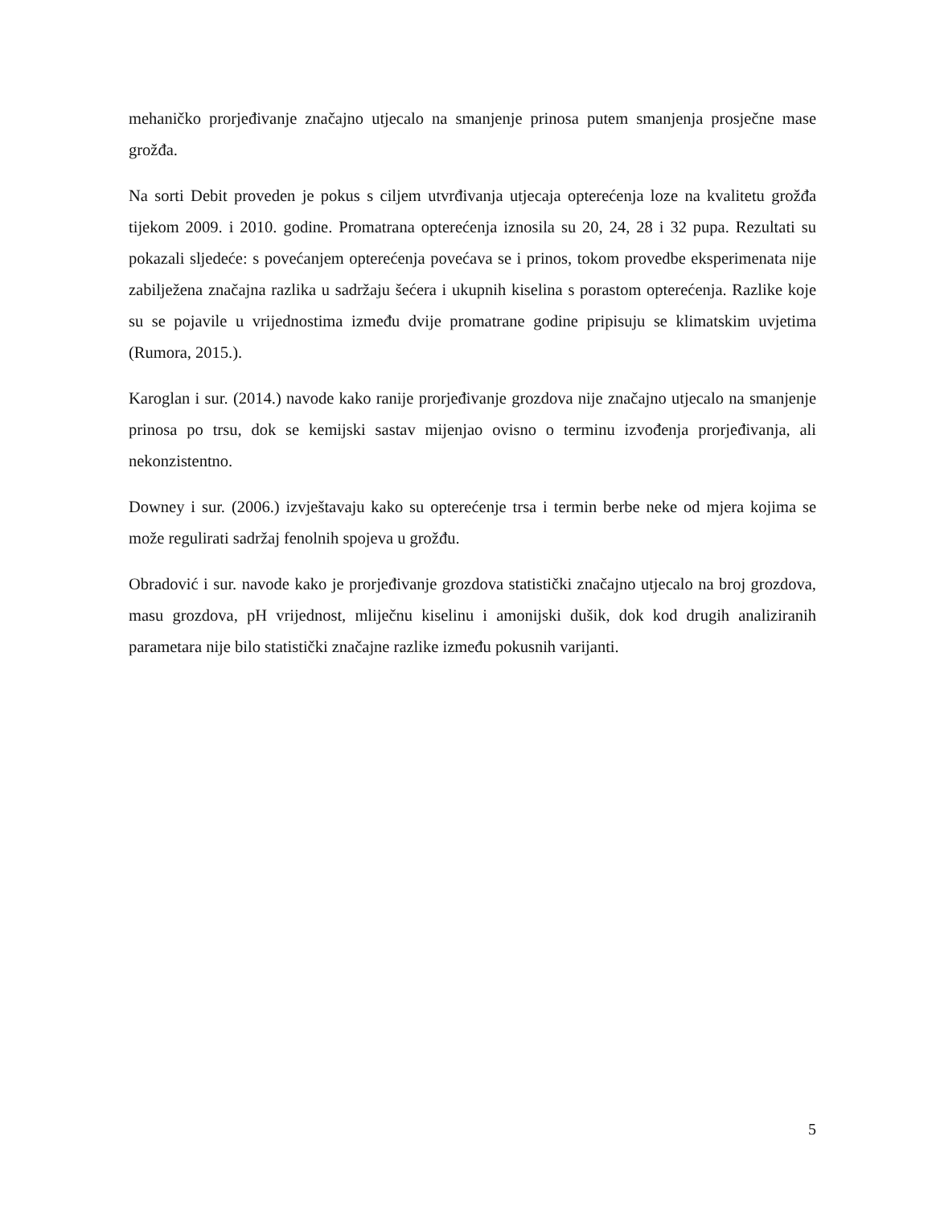mehaničko prorjeđivanje značajno utjecalo na smanjenje prinosa putem smanjenja prosječne mase grožđa.
Na sorti Debit proveden je pokus s ciljem utvrđivanja utjecaja opterećenja loze na kvalitetu grožđa tijekom 2009. i 2010. godine. Promatrana opterećenja iznosila su 20, 24, 28 i 32 pupa. Rezultati su pokazali sljedeće: s povećanjem opterećenja povećava se i prinos, tokom provedbe eksperimenata nije zabilježena značajna razlika u sadržaju šećera i ukupnih kiselina s porastom opterećenja. Razlike koje su se pojavile u vrijednostima između dvije promatrane godine pripisuju se klimatskim uvjetima (Rumora, 2015.).
Karoglan i sur. (2014.) navode kako ranije prorjeđivanje grozdova nije značajno utjecalo na smanjenje prinosa po trsu, dok se kemijski sastav mijenjao ovisno o terminu izvođenja prorjeđivanja, ali nekonzistentno.
Downey i sur. (2006.) izvještavaju kako su opterećenje trsa i termin berbe neke od mjera kojima se može regulirati sadržaj fenolnih spojeva u grožđu.
Obradović i sur. navode kako je prorjeđivanje grozdova statistički značajno utjecalo na broj grozdova, masu grozdova, pH vrijednost, mliječnu kiselinu i amonijski dušik, dok kod drugih analiziranih parametara nije bilo statistički značajne razlike između pokusnih varijanti.
5